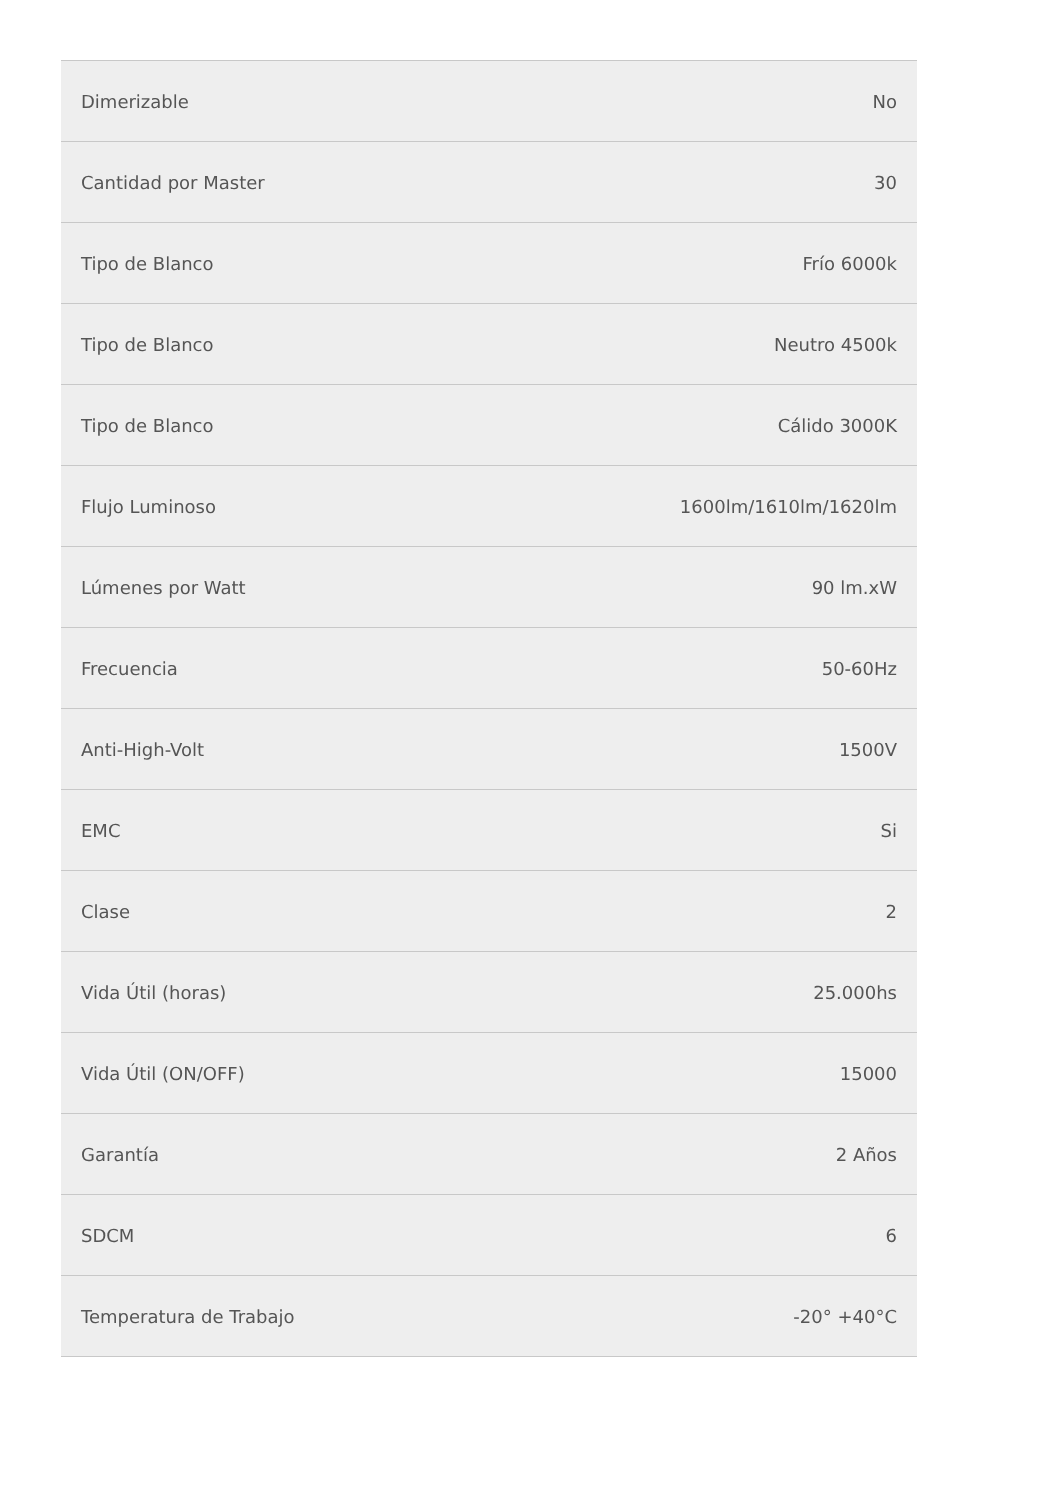| Dimerizable | No |
| Cantidad por Master | 30 |
| Tipo de Blanco | Frío 6000k |
| Tipo de Blanco | Neutro 4500k |
| Tipo de Blanco | Cálido 3000K |
| Flujo Luminoso | 1600lm/1610lm/1620lm |
| Lúmenes por Watt | 90 lm.xW |
| Frecuencia | 50-60Hz |
| Anti-High-Volt | 1500V |
| EMC | Si |
| Clase | 2 |
| Vida Útil (horas) | 25.000hs |
| Vida Útil (ON/OFF) | 15000 |
| Garantía | 2 Años |
| SDCM | 6 |
| Temperatura de Trabajo | -20° +40°C |